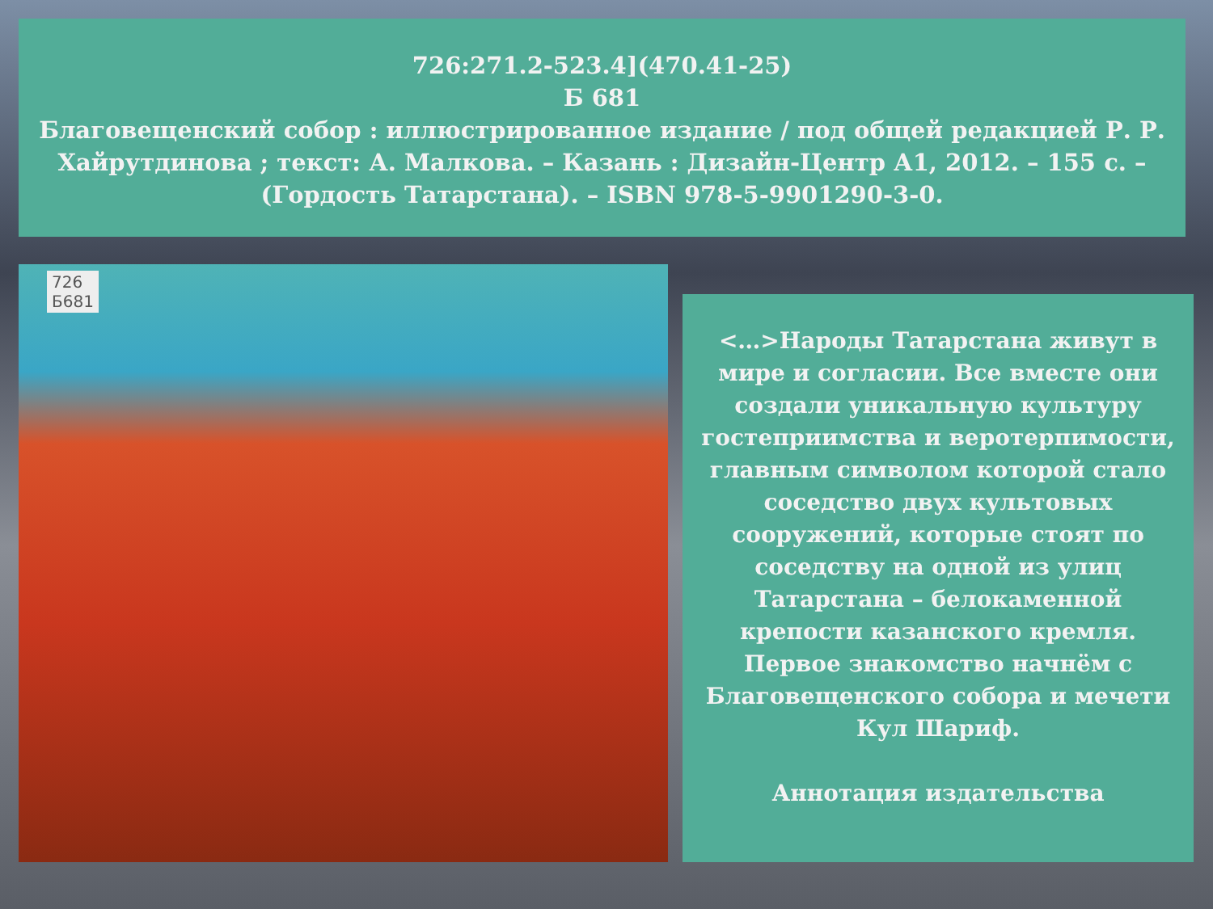726:271.2-523.4](470.41-25)
Б 681
Благовещенский собор : иллюстрированное издание / под общей редакцией Р. Р. Хайрутдинова ; текст: А. Малкова. – Казань : Дизайн-Центр А1, 2012. – 155 с. – (Гордость Татарстана). – ISBN 978-5-9901290-3-0.
726
Б681
<…>Народы Татарстана живут в мире и согласии. Все вместе они создали уникальную культуру гостеприимства и веротерпимости, главным символом которой стало соседство двух культовых сооружений, которые стоят по соседству на одной из улиц Татарстана – белокаменной крепости казанского кремля. Первое знакомство начнём с Благовещенского собора и мечети Кул Шариф.
Аннотация издательства